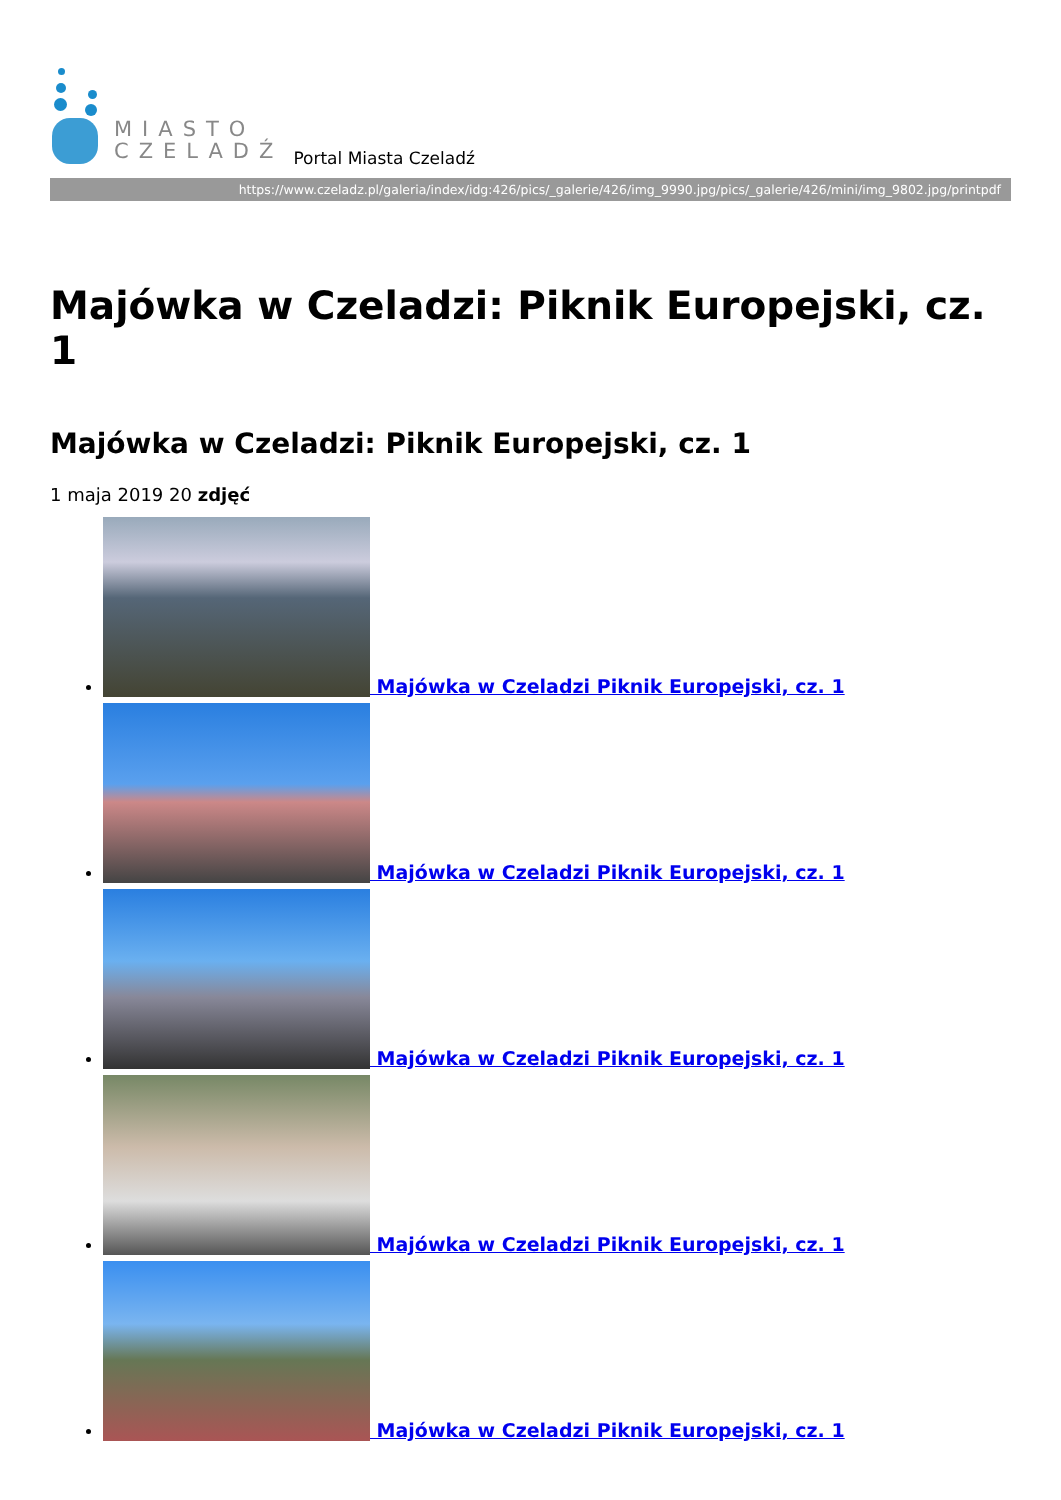MIASTO
CZELADŹ
Portal Miasta Czeladź
https://www.czeladz.pl/galeria/index/idg:426/pics/_galerie/426/img_9990.jpg/pics/_galerie/426/mini/img_9802.jpg/printpdf
Majówka w Czeladzi: Piknik Europejski, cz. 1
Majówka w Czeladzi: Piknik Europejski, cz. 1
1 maja 2019 20 zdjęć
Majówka w Czeladzi Piknik Europejski, cz. 1
Majówka w Czeladzi Piknik Europejski, cz. 1
Majówka w Czeladzi Piknik Europejski, cz. 1
Majówka w Czeladzi Piknik Europejski, cz. 1
Majówka w Czeladzi Piknik Europejski, cz. 1